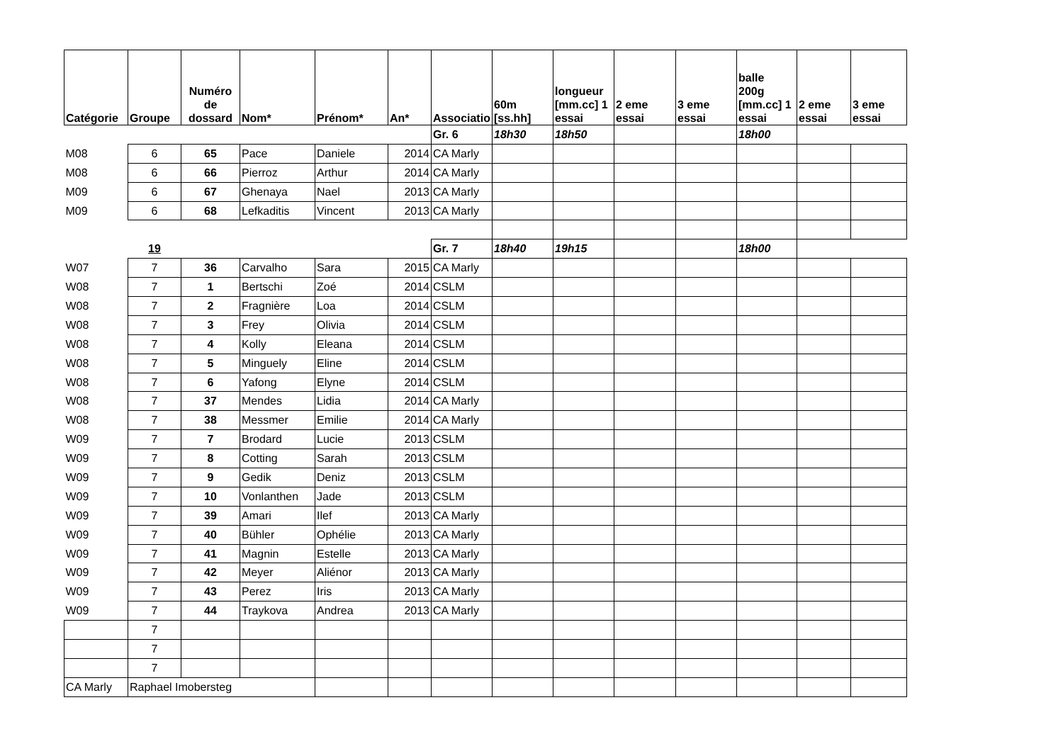| Catégorie | Groupe | Numéro de dossard | Nom* | Prénom* | An* | Associatio | 60m [ss.hh] | longueur [mm.cc] 1 essai | 2 eme essai | 3 eme essai | balle 200g [mm.cc] 1 essai | 2 eme essai | 3 eme essai |
| --- | --- | --- | --- | --- | --- | --- | --- | --- | --- | --- | --- | --- | --- |
| | | | | | | Gr. 6 | 18h30 | 18h50 | | | 18h00 | | |
| M08 | 6 | 65 | Pace | Daniele | 2014 | CA Marly | | | | | | | |
| M08 | 6 | 66 | Pierroz | Arthur | 2014 | CA Marly | | | | | | | |
| M09 | 6 | 67 | Ghenaya | Nael | 2013 | CA Marly | | | | | | | |
| M09 | 6 | 68 | Lefkaditis | Vincent | 2013 | CA Marly | | | | | | | |
| | 19 | | | | | Gr. 7 | 18h40 | 19h15 | | | 18h00 | | |
| W07 | 7 | 36 | Carvalho | Sara | 2015 | CA Marly | | | | | | | |
| W08 | 7 | 1 | Bertschi | Zoé | 2014 | CSLM | | | | | | | |
| W08 | 7 | 2 | Fragnière | Loa | 2014 | CSLM | | | | | | | |
| W08 | 7 | 3 | Frey | Olivia | 2014 | CSLM | | | | | | | |
| W08 | 7 | 4 | Kolly | Eleana | 2014 | CSLM | | | | | | | |
| W08 | 7 | 5 | Minguely | Eline | 2014 | CSLM | | | | | | | |
| W08 | 7 | 6 | Yafong | Elyne | 2014 | CSLM | | | | | | | |
| W08 | 7 | 37 | Mendes | Lidia | 2014 | CA Marly | | | | | | | |
| W08 | 7 | 38 | Messmer | Emilie | 2014 | CA Marly | | | | | | | |
| W09 | 7 | 7 | Brodard | Lucie | 2013 | CSLM | | | | | | | |
| W09 | 7 | 8 | Cotting | Sarah | 2013 | CSLM | | | | | | | |
| W09 | 7 | 9 | Gedik | Deniz | 2013 | CSLM | | | | | | | |
| W09 | 7 | 10 | Vonlanthen | Jade | 2013 | CSLM | | | | | | | |
| W09 | 7 | 39 | Amari | Ilef | 2013 | CA Marly | | | | | | | |
| W09 | 7 | 40 | Bühler | Ophélie | 2013 | CA Marly | | | | | | | |
| W09 | 7 | 41 | Magnin | Estelle | 2013 | CA Marly | | | | | | | |
| W09 | 7 | 42 | Meyer | Aliénor | 2013 | CA Marly | | | | | | | |
| W09 | 7 | 43 | Perez | Iris | 2013 | CA Marly | | | | | | | |
| W09 | 7 | 44 | Traykova | Andrea | 2013 | CA Marly | | | | | | | |
| | 7 | | | | | | | | | | | | |
| | 7 | | | | | | | | | | | | |
| | 7 | | | | | | | | | | | | |
| CA Marly | Raphael Imobersteg | | | | | | | | | | | | |